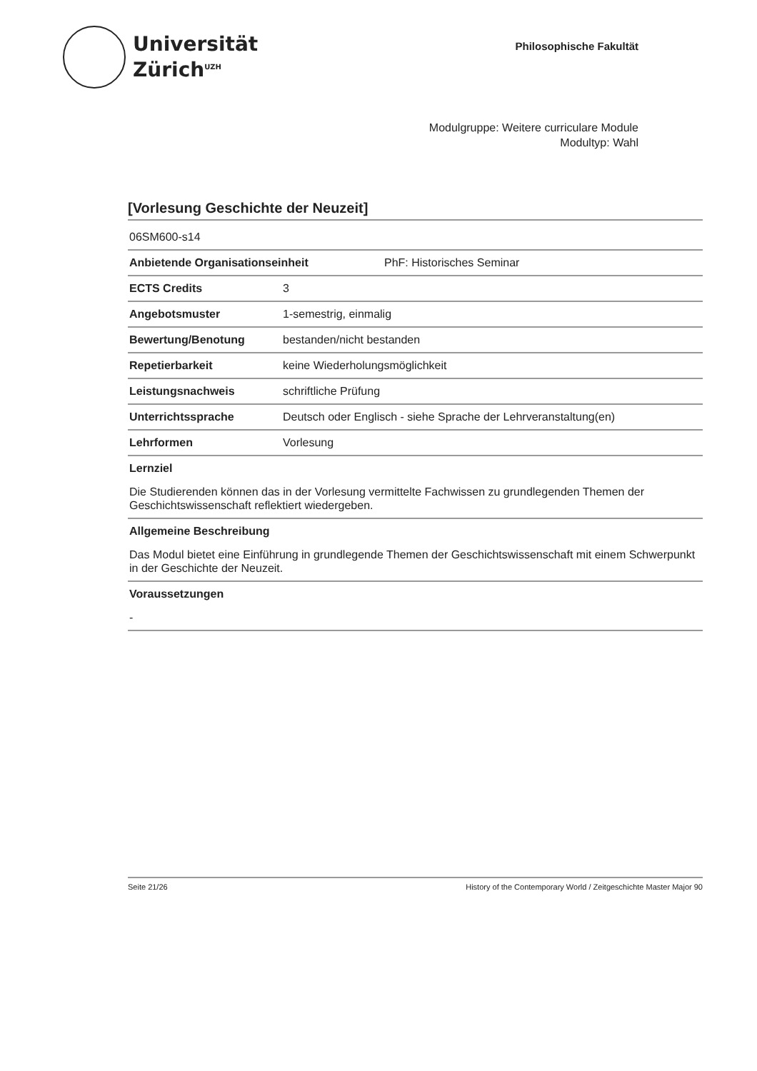Universität
Zürich<sup>UZH</sup>
Philosophische Fakultät
Modulgruppe: Weitere curriculare Module
Modultyp: Wahl
[Vorlesung Geschichte der Neuzeit]
06SM600-s14
Anbietende Organisationseinheit PhF: Historisches Seminar
ECTS Credits 3
Angebotsmuster 1-semestrig, einmalig
Bewertung/Benotung bestanden/nicht bestanden
Repetierbarkeit keine Wiederholungsmöglichkeit
Leistungsnachweis schriftliche Prüfung
Unterrichtssprache Deutsch oder Englisch - siehe Sprache der Lehrveranstaltung(en)
Lehrformen Vorlesung
Lernziel
Die Studierenden können das in der Vorlesung vermittelte Fachwissen zu grundlegenden Themen der Geschichtswissenschaft reflektiert wiedergeben.
Allgemeine Beschreibung
Das Modul bietet eine Einführung in grundlegende Themen der Geschichtswissenschaft mit einem Schwerpunkt in der Geschichte der Neuzeit.
Voraussetzungen
-
Seite 21/26 History of the Contemporary World / Zeitgeschichte Master Major 90